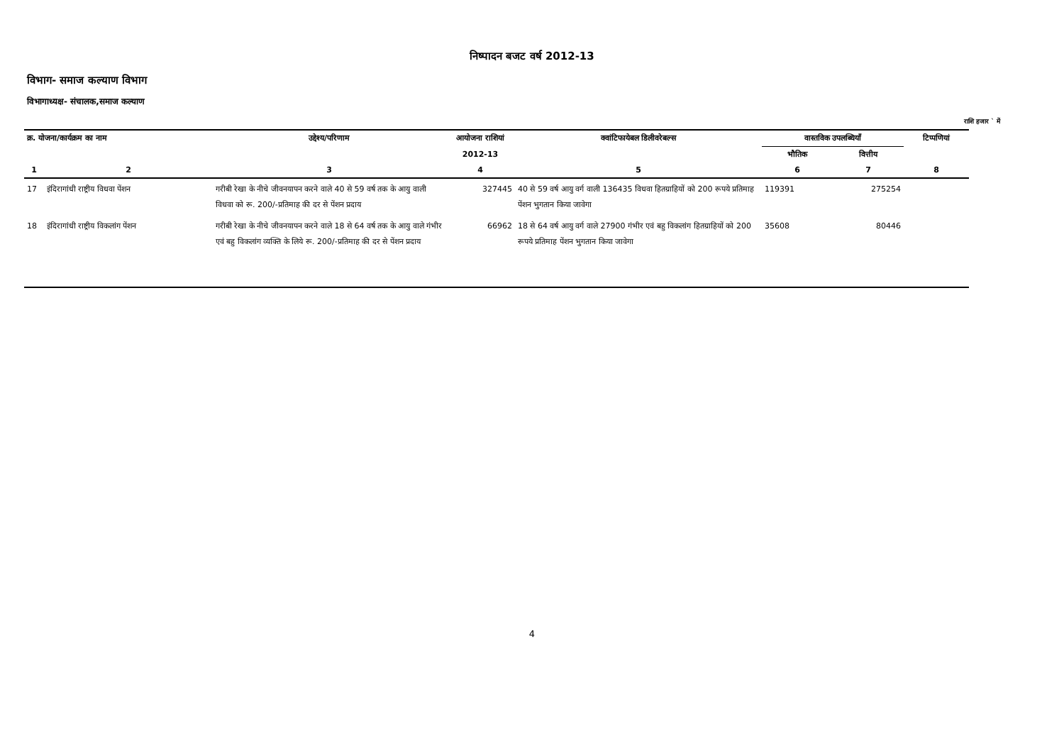निष्पादन बजट वर्ष 2012-13
विभाग- समाज कल्याण विभाग
विभागाध्यक्ष- संचालक,समाज कल्याण
राशि हजार ` में
| क्र. योजना/कार्यक्रम का नाम | | उद्देश्य/परिणाम | आयोजना राशियां | क्वांटिफायेबल डिलीवरेबल्स | वास्तविक उपलब्धियाँ | | टिप्पणियां |
| --- | --- | --- | --- | --- | --- | --- | --- |
| | | | 2012-13 | | भौतिक | वित्तीय | |
| 1 | 2 | 3 | 4 | 5 | 6 | 7 | 8 |
| 17 | इंदिरागांधी राष्ट्रीय विधवा पेंशन | गरीबी रेखा के नीचे जीवनयापन करने वाले 40 से 59 वर्ष तक के आयु वाली विधवा को रू. 200/-प्रतिमाह की दर से पेंशन प्रदाय | 327445 | 40 से 59 वर्ष आयु वर्ग वाली 136435 विधवा हितग्राहियों को 200 रूपये प्रतिमाह पेंशन भुगतान किया जावेगा | 119391 | 275254 | |
| 18 | इंदिरागांधी राष्ट्रीय विकलांग पेंशन | गरीबी रेखा के नीचे जीवनयापन करने वाले 18 से 64 वर्ष तक के आयु वाले गंभीर एवं बहु विकलांग व्यक्ति के लिये रू. 200/-प्रतिमाह की दर से पेंशन प्रदाय | 66962 | 18 से 64 वर्ष आयु वर्ग वाले 27900 गंभीर एवं बहु विकलांग हितग्राहियों को 200 रूपये प्रतिमाह पेंशन भुगतान किया जावेगा | 35608 | 80446 | |
4